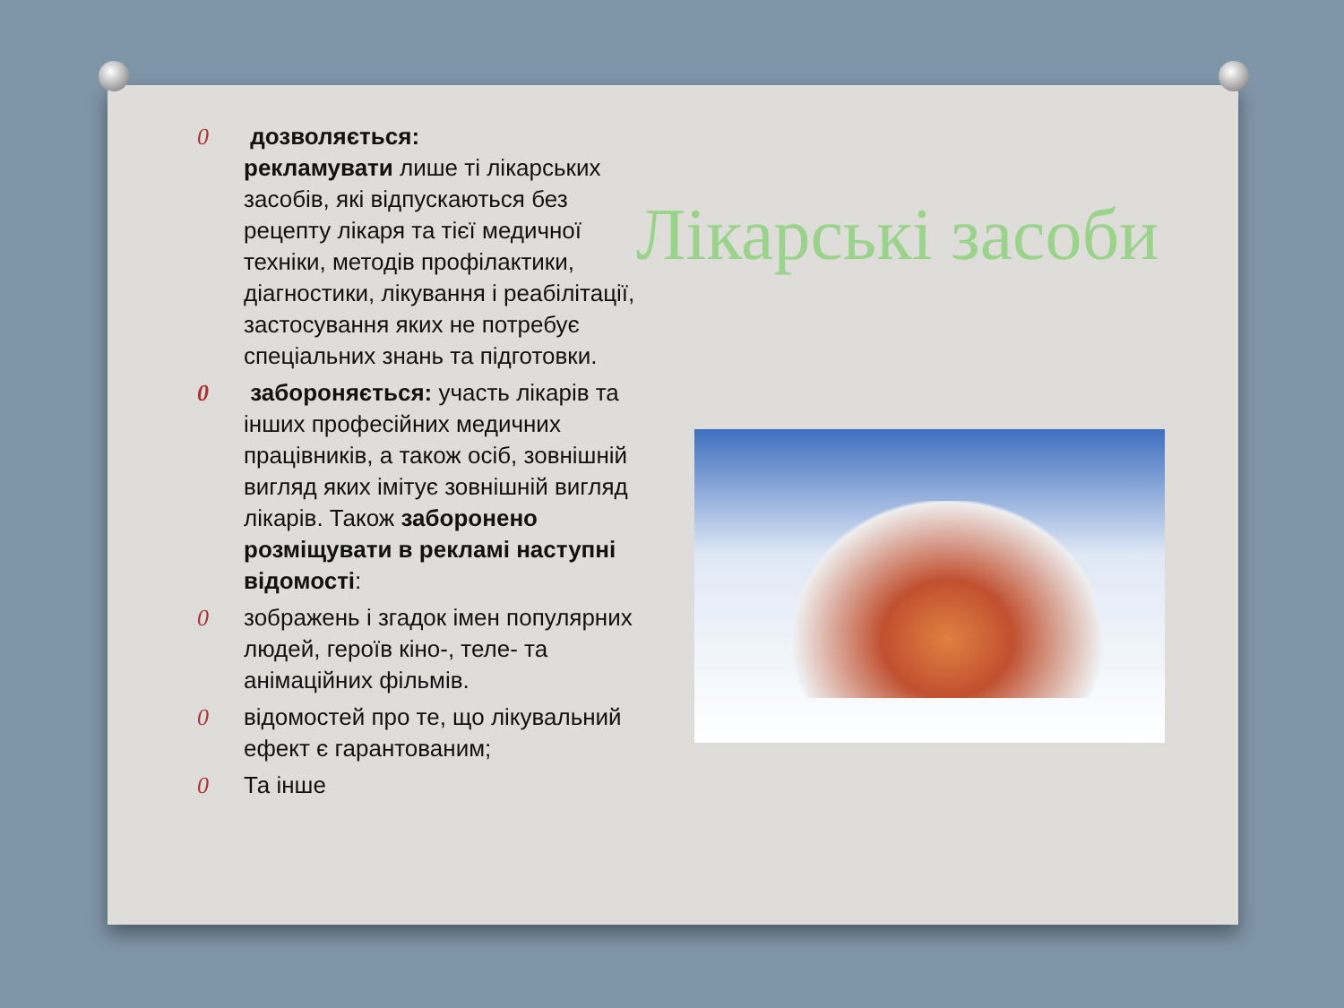0 дозволяється:
рекламувати лише ті лікарських засобів, які відпускаються без рецепту лікаря та тієї медичної техніки, методів профілактики, діагностики, лікування і реабілітації, застосування яких не потребує спеціальних знань та підготовки.
0 забороняється: участь лікарів та інших професійних медичних працівників, а також осіб, зовнішній вигляд яких імітує зовнішній вигляд лікарів. Також заборонено розміщувати в рекламі наступні відомості:
0 зображень і згадок імен популярних людей, героїв кіно-, теле- та анімаційних фільмів.
0 відомостей про те, що лікувальний ефект є гарантованим;
0 Та інше
Лікарські засоби